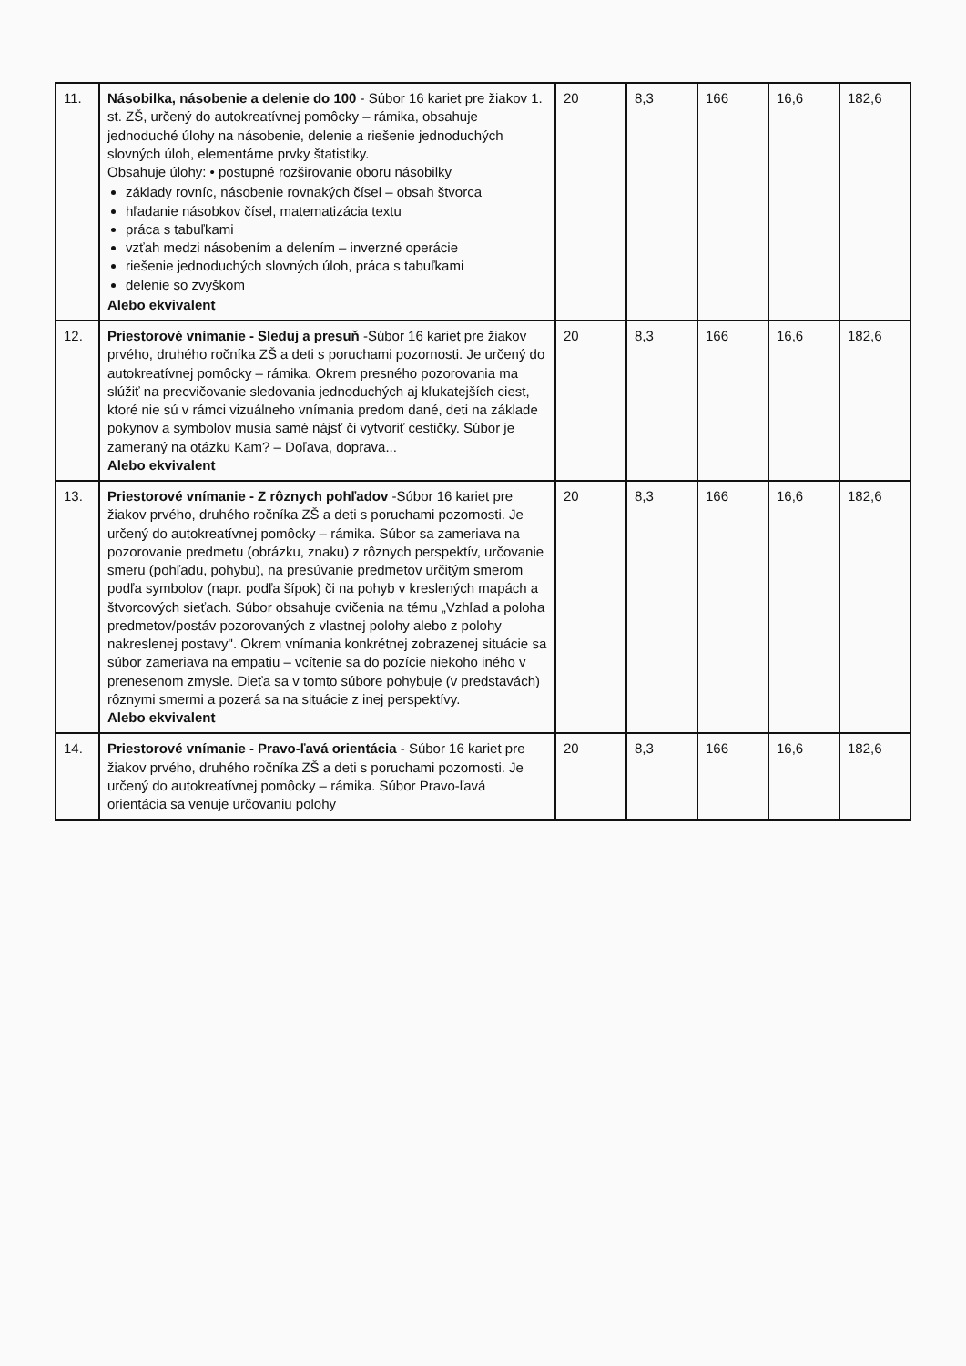| 11. | Násobilka, násobenie a delenie do 100 - Súbor 16 kariet pre žiakov 1. st. ZŠ, určený do autokreatívnej pomôcky – rámika, obsahuje jednoduché úlohy na násobenie, delenie a riešenie jednoduchých slovných úloh, elementárne prvky štatistiky. Obsahuje úlohy: • postupné rozširovanie oboru násobilky základy rovníc, násobenie rovnakých čísel – obsah štvorca hľadanie násobkov čísel, matematizácia textu práca s tabuľkami vzťah medzi násobením a delením – inverzné operácie riešenie jednoduchých slovných úloh, práca s tabuľkami delenie so zvyškom Alebo ekvivalent | 20 | 8,3 | 166 | 16,6 | 182,6 |
| 12. | Priestorové vnímanie - Sleduj a presuň -Súbor 16 kariet pre žiakov prvého, druhého ročníka ZŠ a deti s poruchami pozornosti. Je určený do autokreatívnej pomôcky – rámika. Okrem presného pozorovania ma slúžiť na precvičovanie sledovania jednoduchých aj kľukatejších ciest, ktoré nie sú v rámci vizuálneho vnímania predom dané, deti na základe pokynov a symbolov musia samé nájsť či vytvoriť cestičky. Súbor je zameraný na otázku Kam? – Doľava, doprava... Alebo ekvivalent | 20 | 8,3 | 166 | 16,6 | 182,6 |
| 13. | Priestorové vnímanie - Z rôznych pohľadov -Súbor 16 kariet pre žiakov prvého, druhého ročníka ZŠ a deti s poruchami pozornosti. Je určený do autokreatívnej pomôcky – rámika. Súbor sa zameriava na pozorovanie predmetu (obrázku, znaku) z rôznych perspektív, určovanie smeru (pohľadu, pohybu), na presúvanie predmetov určitým smerom podľa symbolov (napr. podľa šípok) či na pohyb v kreslených mapách a štvorcových sieťach. Súbor obsahuje cvičenia na tému „Vzhľad a poloha predmetov/postáv pozorovaných z vlastnej polohy alebo z polohy nakreslenej postavy". Okrem vnímania konkrétnej zobrazenej situácie sa súbor zameriava na empatiu – vcítenie sa do pozície niekoho iného v prenesenom zmysle. Dieťa sa v tomto súbore pohybuje (v predstavách) rôznymi smermi a pozerá sa na situácie z inej perspektívy. Alebo ekvivalent | 20 | 8,3 | 166 | 16,6 | 182,6 |
| 14. | Priestorové vnímanie - Pravo-ľavá orientácia - Súbor 16 kariet pre žiakov prvého, druhého ročníka ZŠ a deti s poruchami pozornosti. Je určený do autokreatívnej pomôcky – rámika. Súbor Pravo-ľavá orientácia sa venuje určovaniu polohy | 20 | 8,3 | 166 | 16,6 | 182,6 |